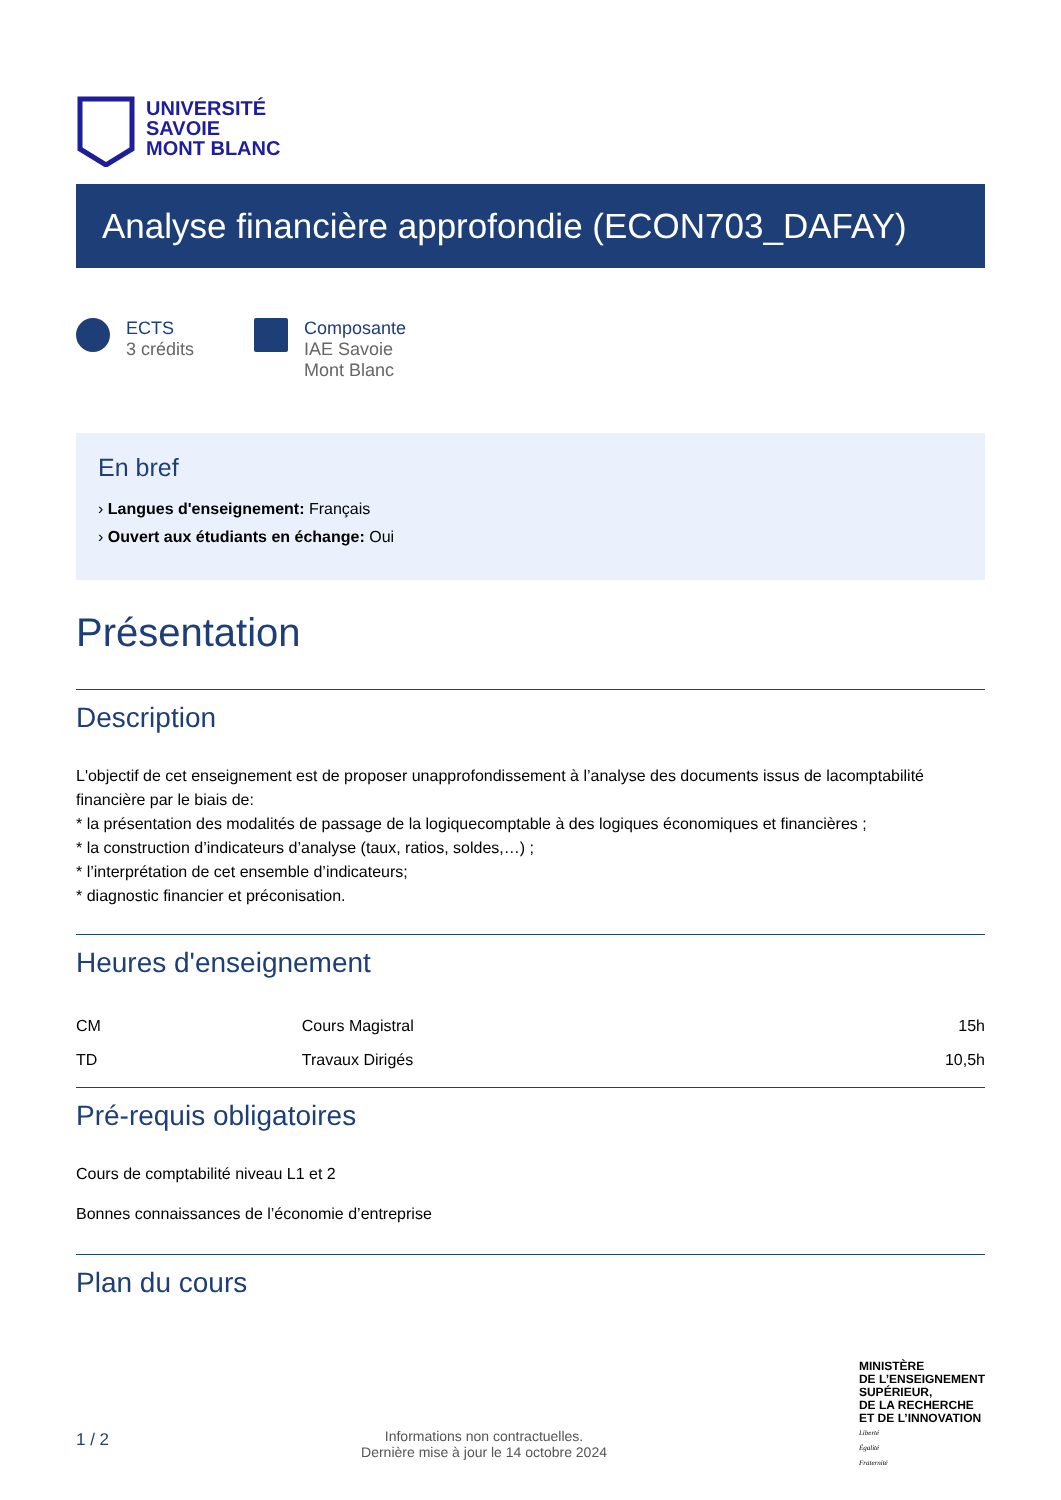UNIVERSITÉ
SAVOIE
MONT BLANC
Analyse financière approfondie (ECON703_DAFAY)
ECTS
3 crédits
Composante
IAE Savoie
Mont Blanc
En bref
› Langues d'enseignement: Français
› Ouvert aux étudiants en échange: Oui
Présentation
Description
L'objectif de cet enseignement est de proposer unapprofondissement à l’analyse des documents issus de lacomptabilité financière par le biais de:
* la présentation des modalités de passage de la logiquecomptable à des logiques économiques et financières ;
* la construction d’indicateurs d’analyse (taux, ratios, soldes,…) ;
* l’interprétation de cet ensemble d’indicateurs;
* diagnostic financier et préconisation.
Heures d'enseignement
| CM | Cours Magistral | 15h |
| TD | Travaux Dirigés | 10,5h |
Pré-requis obligatoires
Cours de comptabilité niveau L1 et 2
Bonnes connaissances de l’économie d’entreprise
Plan du cours
1 / 2
Informations non contractuelles.
Dernière mise à jour le 14 octobre 2024
MINISTÈRE
DE L’ENSEIGNEMENT
SUPÉRIEUR,
DE LA RECHERCHE
ET DE L’INNOVATION
Liberté
Égalité
Fraternité